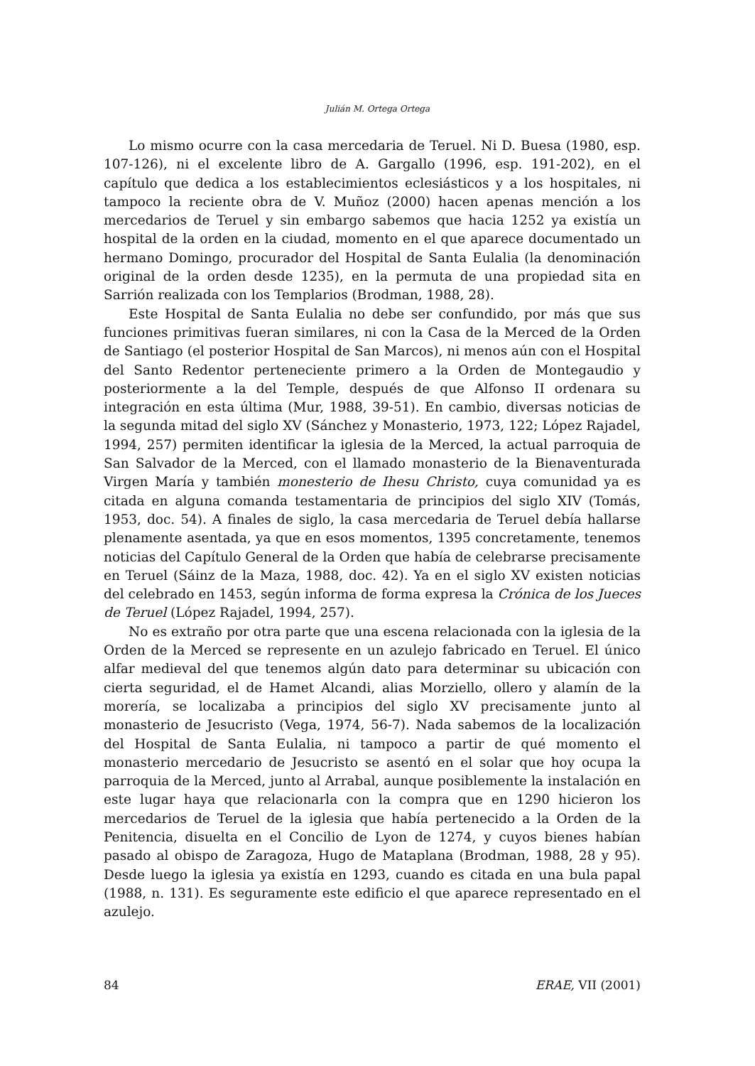Julián M. Ortega Ortega
Lo mismo ocurre con la casa mercedaria de Teruel. Ni D. Buesa (1980, esp. 107-126), ni el excelente libro de A. Gargallo (1996, esp. 191-202), en el capítulo que dedica a los establecimientos eclesiásticos y a los hospitales, ni tampoco la reciente obra de V. Muñoz (2000) hacen apenas mención a los mercedarios de Teruel y sin embargo sabemos que hacia 1252 ya existía un hospital de la orden en la ciudad, momento en el que aparece documentado un hermano Domingo, procurador del Hospital de Santa Eulalia (la denominación original de la orden desde 1235), en la permuta de una propiedad sita en Sarrión realizada con los Templarios (Brodman, 1988, 28).
Este Hospital de Santa Eulalia no debe ser confundido, por más que sus funciones primitivas fueran similares, ni con la Casa de la Merced de la Orden de Santiago (el posterior Hospital de San Marcos), ni menos aún con el Hospital del Santo Redentor perteneciente primero a la Orden de Montegaudio y posteriormente a la del Temple, después de que Alfonso II ordenara su integración en esta última (Mur, 1988, 39-51). En cambio, diversas noticias de la segunda mitad del siglo XV (Sánchez y Monasterio, 1973, 122; López Rajadel, 1994, 257) permiten identificar la iglesia de la Merced, la actual parroquia de San Salvador de la Merced, con el llamado monasterio de la Bienaventurada Virgen María y también monesterio de Ihesu Christo, cuya comunidad ya es citada en alguna comanda testamentaria de principios del siglo XIV (Tomás, 1953, doc. 54). A finales de siglo, la casa mercedaria de Teruel debía hallarse plenamente asentada, ya que en esos momentos, 1395 concretamente, tenemos noticias del Capítulo General de la Orden que había de celebrarse precisamente en Teruel (Sáinz de la Maza, 1988, doc. 42). Ya en el siglo XV existen noticias del celebrado en 1453, según informa de forma expresa la Crónica de los Jueces de Teruel (López Rajadel, 1994, 257).
No es extraño por otra parte que una escena relacionada con la iglesia de la Orden de la Merced se represente en un azulejo fabricado en Teruel. El único alfar medieval del que tenemos algún dato para determinar su ubicación con cierta seguridad, el de Hamet Alcandi, alias Morziello, ollero y alamín de la morería, se localizaba a principios del siglo XV precisamente junto al monasterio de Jesucristo (Vega, 1974, 56-7). Nada sabemos de la localización del Hospital de Santa Eulalia, ni tampoco a partir de qué momento el monasterio mercedario de Jesucristo se asentó en el solar que hoy ocupa la parroquia de la Merced, junto al Arrabal, aunque posiblemente la instalación en este lugar haya que relacionarla con la compra que en 1290 hicieron los mercedarios de Teruel de la iglesia que había pertenecido a la Orden de la Penitencia, disuelta en el Concilio de Lyon de 1274, y cuyos bienes habían pasado al obispo de Zaragoza, Hugo de Mataplana (Brodman, 1988, 28 y 95). Desde luego la iglesia ya existía en 1293, cuando es citada en una bula papal (1988, n. 131). Es seguramente este edificio el que aparece representado en el azulejo.
84 ERAE, VII (2001)